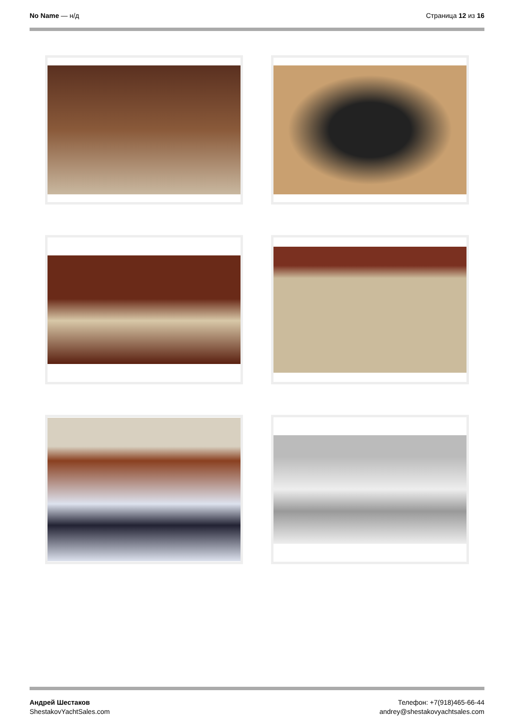No Name — н/д Страница 12 из 16
Андрей Шестаков
ShestakovYachtSales.com
Телефон: +7(918)465-66-44
andrey@shestakovyachtsales.com